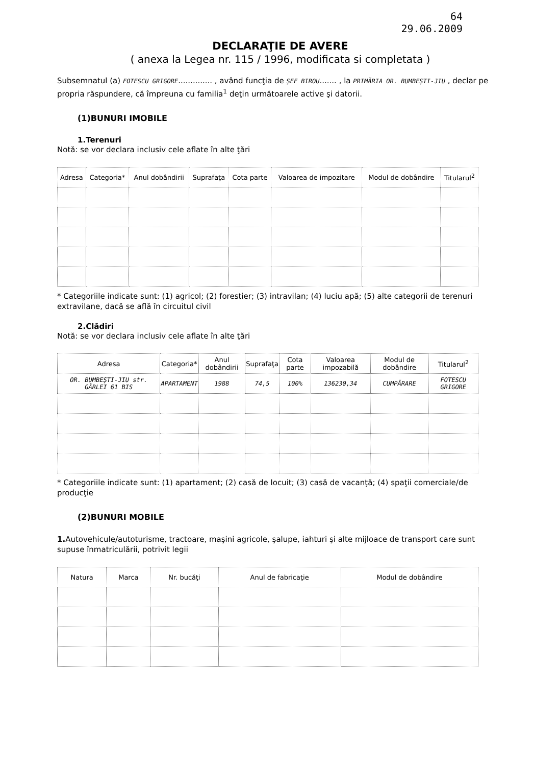64
29.06.2009
DECLARAŢIE DE AVERE
( anexa la Legea nr. 115 / 1996, modificata si completata )
Subsemnatul (a) FOTESCU GRIGORE.............. , având funcţia de ŞEF BIROU....... , la PRIMĂRIA OR. BUMBEŞTI-JIU , declar pe propria răspundere, că împreuna cu familia<sup>1</sup> deţin următoarele active şi datorii.
(1)BUNURI IMOBILE
1.Terenuri
Notă: se vor declara inclusiv cele aflate în alte ţări
| Adresa | Categoria* | Anul dobândirii | Suprafaţa | Cota parte | Valoarea de impozitare | Modul de dobândire | Titularul<sup>2</sup> |
| --- | --- | --- | --- | --- | --- | --- | --- |
* Categoriile indicate sunt: (1) agricol; (2) forestier; (3) intravilan; (4) luciu apă; (5) alte categorii de terenuri extravilane, dacă se află în circuitul civil
2.Clădiri
Notă: se vor declara inclusiv cele aflate în alte ţări
| Adresa | Categoria* | Anul dobândirii | Suprafaţa | Cota parte | Valoarea impozabilă | Modul de dobândire | Titularul<sup>2</sup> |
| --- | --- | --- | --- | --- | --- | --- | --- |
| OR. BUMBEŞTI-JIU str. GÂRLEI 61 BIS | APARTAMENT | 1988 | 74,5 | 100% | 136230,34 | CUMPĂRARE | FOTESCU GRIGORE |
* Categoriile indicate sunt: (1) apartament; (2) casă de locuit; (3) casă de vacanţă; (4) spaţii comerciale/de producţie
(2)BUNURI MOBILE
1. Autovehicule/autoturisme, tractoare, maşini agricole, şalupe, iahturi şi alte mijloace de transport care sunt supuse înmatriculării, potrivit legii
| Natura | Marca | Nr. bucăţi | Anul de fabricaţie | Modul de dobândire |
| --- | --- | --- | --- | --- |